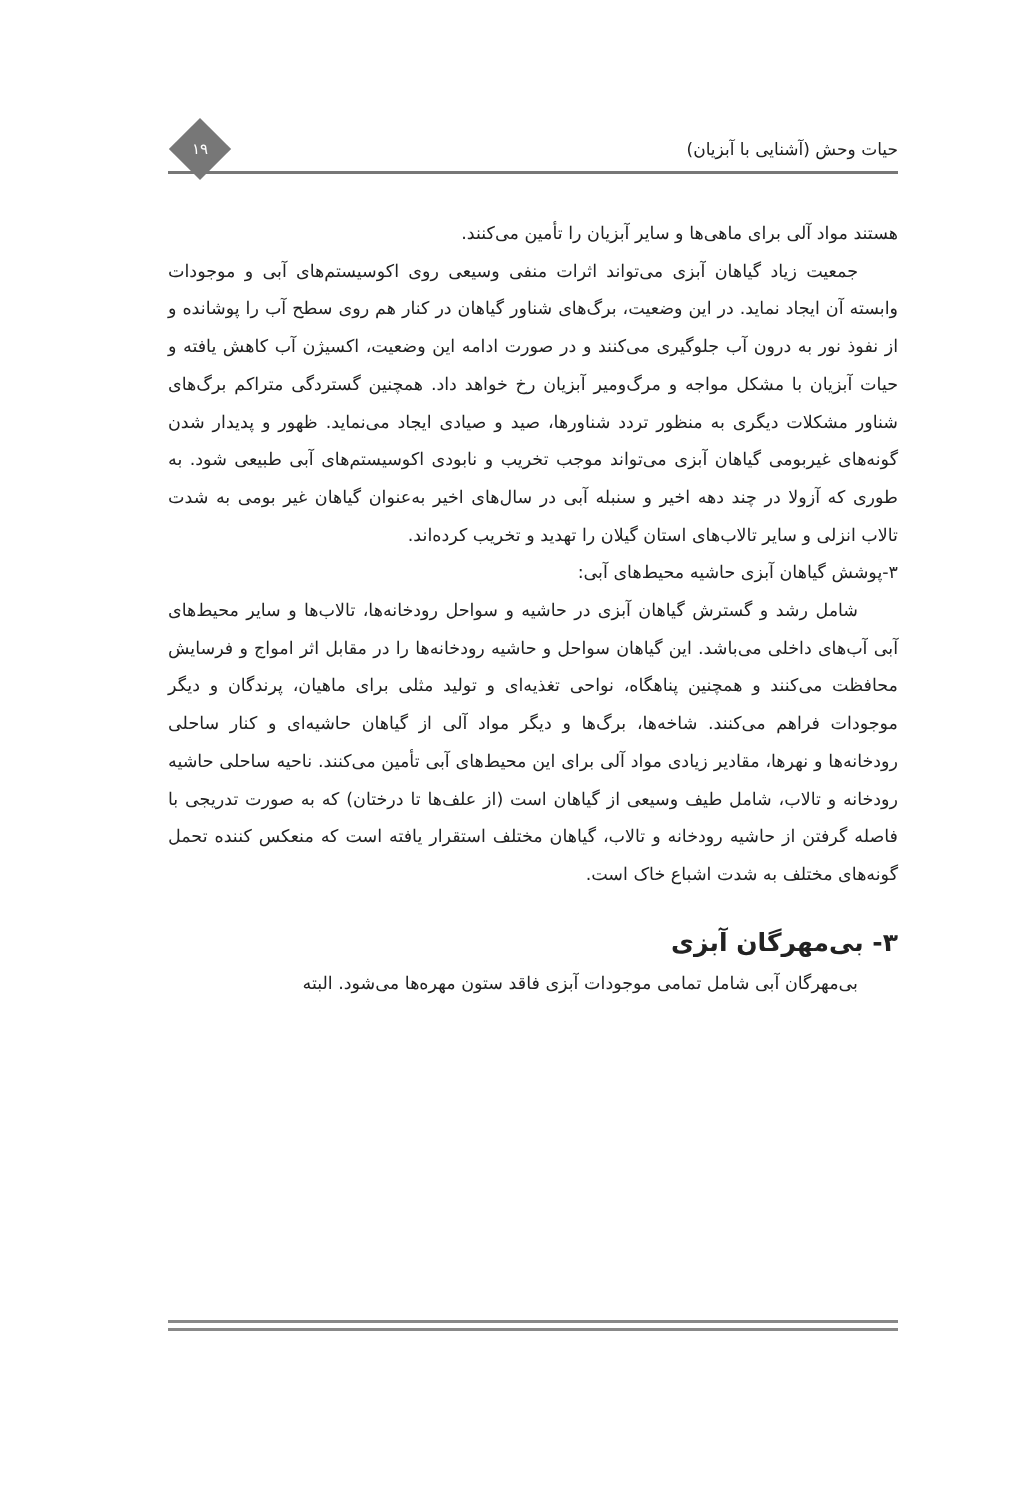حیات وحش (آشنایی با آبزیان)
۱۹
هستند مواد آلی برای ماهی‌ها و سایر آبزیان را تأمین می‌کنند.
جمعیت زیاد گیاهان آبزی می‌تواند اثرات منفی وسیعی روی اکوسیستم‌های آبی و موجودات وابسته آن ایجاد نماید. در این وضعیت، برگ‌های شناور گیاهان در کنار هم روی سطح آب را پوشانده و از نفوذ نور به درون آب جلوگیری می‌کنند و در صورت ادامه این وضعیت، اکسیژن آب کاهش یافته و حیات آبزیان با مشکل مواجه و مرگ‌ومیر آبزیان رخ خواهد داد. همچنین گستردگی متراکم برگ‌های شناور مشکلات دیگری به منظور تردد شناورها، صید و صیادی ایجاد می‌نماید. ظهور و پدیدار شدن گونه‌های غیربومی گیاهان آبزی می‌تواند موجب تخریب و نابودی اکوسیستم‌های آبی طبیعی شود. به طوری که آزولا در چند دهه اخیر و سنبله آبی در سال‌های اخیر به‌عنوان گیاهان غیر بومی به شدت تالاب انزلی و سایر تالاب‌های استان گیلان را تهدید و تخریب کرده‌اند.
۳-پوشش گیاهان آبزی حاشیه محیط‌های آبی:
شامل رشد و گسترش گیاهان آبزی در حاشیه و سواحل رودخانه‌ها، تالاب‌ها و سایر محیط‌های آبی آب‌های داخلی می‌باشد. این گیاهان سواحل و حاشیه رودخانه‌ها را در مقابل اثر امواج و فرسایش محافظت می‌کنند و همچنین پناهگاه، نواحی تغذیه‌ای و تولید مثلی برای ماهیان، پرندگان و دیگر موجودات فراهم می‌کنند. شاخه‌ها، برگ‌ها و دیگر مواد آلی از گیاهان حاشیه‌ای و کنار ساحلی رودخانه‌ها و نهرها، مقادیر زیادی مواد آلی برای این محیط‌های آبی تأمین می‌کنند. ناحیه ساحلی حاشیه رودخانه و تالاب، شامل طیف وسیعی از گیاهان است (از علف‌ها تا درختان) که به صورت تدریجی با فاصله گرفتن از حاشیه رودخانه و تالاب، گیاهان مختلف استقرار یافته است که منعکس کننده تحمل گونه‌های مختلف به شدت اشباع خاک است.
۳- بی‌مهرگان آبزی
بی‌مهرگان آبی شامل تمامی موجودات آبزی فاقد ستون مهره‌ها می‌شود. البته